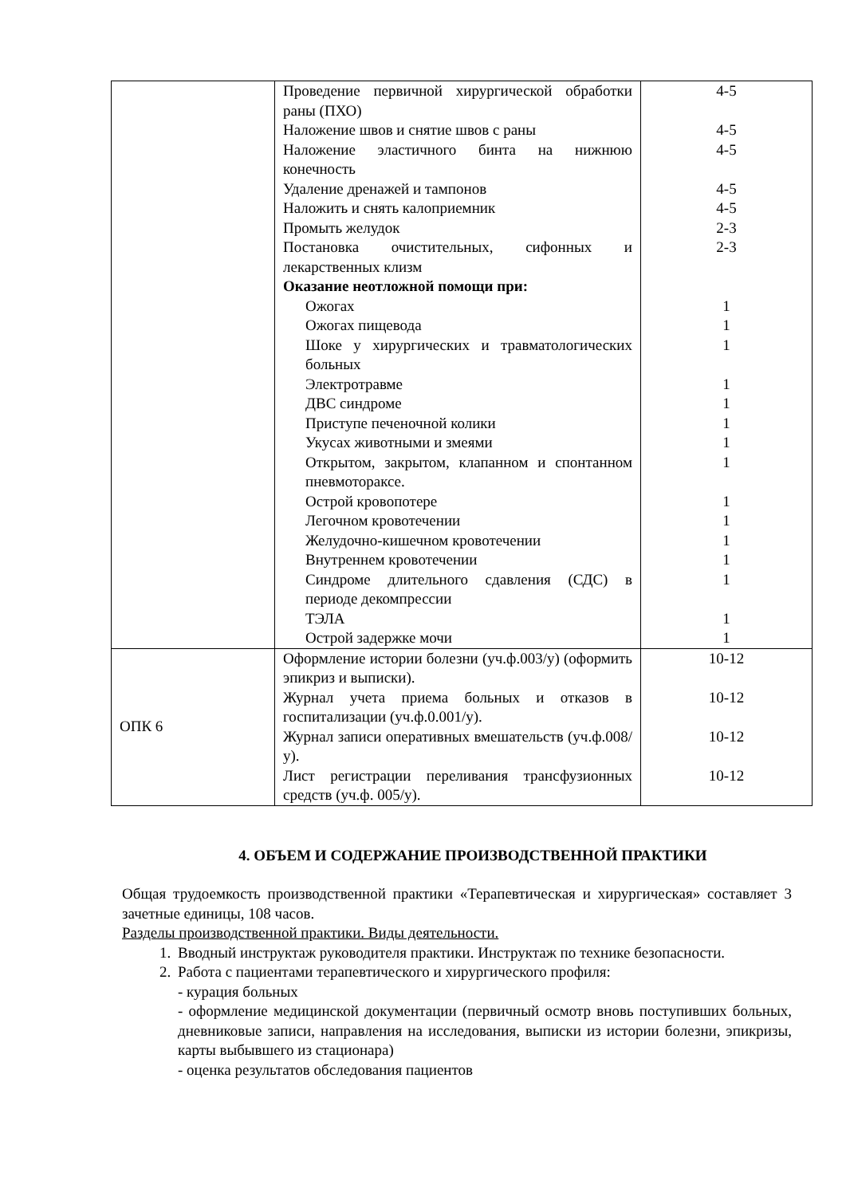| | Проведение первичной хирургической обработки раны (ПХО) Наложение швов и снятие швов с раны Наложение эластичного бинта на нижнюю конечность Удаление дренажей и тампонов Наложить и снять калоприемник Промыть желудок Постановка очистительных, сифонных и лекарственных клизм Оказание неотложной помощи при: Ожогах Ожогах пищевода Шоке у хирургических и травматологических больных Электротравме ДВС синдроме Приступе печеночной колики Укусах животными и змеями Открытом, закрытом, клапанном и спонтанном пневмотораксе. Острой кровопотере Легочном кровотечении Желудочно-кишечном кровотечении Внутреннем кровотечении Синдроме длительного сдавления (СДС) в периоде декомпрессии ТЭЛА Острой задержке мочи | 4-5 4-5 4-5 4-5 4-5 2-3 2-3 1 1 1 1 1 1 1 1 1 1 1 1 1 1 1 |
| ОПК 6 | Оформление истории болезни (уч.ф.003/у) (оформить эпикриз и выписки). Журнал учета приема больных и отказов в госпитализации (уч.ф.0.001/у). Журнал записи оперативных вмешательств (уч.ф.008/у). Лист регистрации переливания трансфузионных средств (уч.ф. 005/у). | 10-12 10-12 10-12 10-12 |
4. ОБЪЕМ И СОДЕРЖАНИЕ ПРОИЗВОДСТВЕННОЙ ПРАКТИКИ
Общая трудоемкость производственной практики «Терапевтическая и хирургическая» составляет 3 зачетные единицы, 108 часов.
Разделы производственной практики. Виды деятельности.
1. Вводный инструктаж руководителя практики. Инструктаж по технике безопасности.
2. Работа с пациентами терапевтического и хирургического профиля:
- курация больных
- оформление медицинской документации (первичный осмотр вновь поступивших больных, дневниковые записи, направления на исследования, выписки из истории болезни, эпикризы, карты выбывшего из стационара)
- оценка результатов обследования пациентов